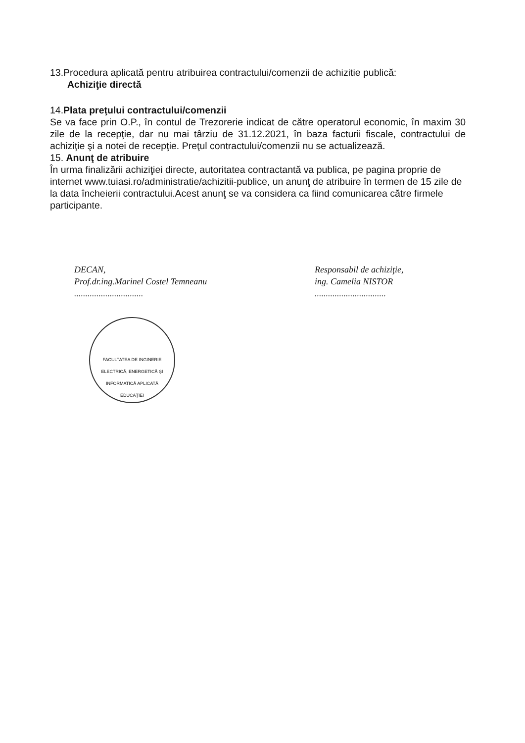13.Procedura aplicată pentru atribuirea contractului/comenzii de achizitie publică:
Achiziţie directă
14.Plata preţului contractului/comenzii
Se va face prin O.P., în contul de Trezorerie indicat de către operatorul economic, în maxim 30 zile de la recepţie, dar nu mai târziu de 31.12.2021, în baza facturii fiscale, contractului de achiziţie şi a notei de recepţie. Preţul contractului/comenzii nu se actualizează.
15. Anunţ de atribuire
În urma finalizării achiziţiei directe, autoritatea contractantă va publica, pe pagina proprie de internet www.tuiasi.ro/administratie/achizitii-publice, un anunţ de atribuire în termen de 15 zile de la data încheierii contractului.Acest anunţ se va considera ca fiind comunicarea către firmele participante.
DECAN,
Prof.dr.ing.Marinel Costel Temneanu
...............................
Responsabil de achiziţie,
ing. Camelia NISTOR
................................
FACULTATEA DE INGINERIE ELECTRICĂ, ENERGETICĂ ŞI INFORMATICĂ APLICATĂ
EDUCAŢIEI